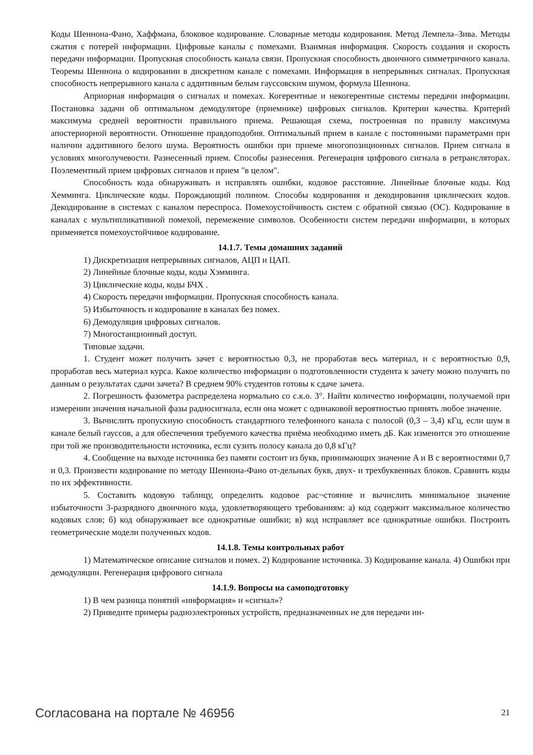Коды Шеннона-Фано, Хаффмана, блоковое кодирование. Словарные методы кодирования. Метод Лемпела–Зива. Методы сжатия с потерей информации. Цифровые каналы с помехами. Взаимная информация. Скорость создания и скорость передачи информации. Пропускная способность канала связи. Пропускная способность двоичного симметричного канала. Теоремы Шеннона о кодировании в дискретном канале с помехами. Информация в непрерывных сигналах. Пропускная способность непрерывного канала с аддитивным белым гауссовским шумом, формула Шеннона.
Априорная информация о сигналах и помехах. Когерентные и некогерентные системы передачи информации. Постановка задачи об оптимальном демодуляторе (приемнике) цифровых сигналов. Критерии качества. Критерий максимума средней вероятности правильного приема. Решающая схема, построенная по правилу максимума апостериорной вероятности. Отношение правдоподобия. Оптимальный прием в канале с постоянными параметрами при наличии аддитивного белого шума. Вероятность ошибки при приеме многопозиционных сигналов. Прием сигнала в условиях многолучевости. Разнесенный прием. Способы разнесения. Регенерация цифрового сигнала в ретрансляторах. Поэлементный прием цифровых сигналов и прием "в целом".
Способность кода обнаруживать и исправлять ошибки, кодовое расстояние. Линейные блочные коды. Код Хемминга. Циклические коды. Порождающий полином. Способы кодирования и декодирования циклических кодов. Декодирование в системах с каналом переспроса. Помехоустойчивость систем с обратной связью (ОС). Кодирование в каналах с мультипликативной помехой, перемежение символов. Особенности систем передачи информации, в которых применяется помехоустойчивое кодирование.
14.1.7. Темы домашних заданий
1) Дискретизация непрерывных сигналов, АЦП и ЦАП.
2) Линейные блочные коды, коды Хэмминга.
3) Циклические коды, коды БЧХ .
4) Скорость передачи информации. Пропускная способность канала.
5) Избыточность и кодирование в каналах без помех.
6) Демодуляция цифровых сигналов.
7) Многостанционный доступ.
Типовые задачи.
1. Студент может получить зачет с вероятностью 0,3, не проработав весь материал, и с вероятностью 0,9, проработав весь материал курса. Какое количество информации о подготовленности студента к зачету можно получить по данным о результатах сдачи зачета? В среднем 90% студентов готовы к сдаче зачета.
2. Погрешность фазометра распределена нормально со с.к.о. 3°. Найти количество информации, получаемой при измерении значения начальной фазы радиосигнала, если она может с одинаковой вероятностью принять любое значение.
3. Вычислить пропускную способность стандартного телефонного канала с полосой (0,3 – 3,4) кГц, если шум в канале белый гауссов, а для обеспечения требуемого качества приёма необходимо иметь дБ. Как изменится это отношение при той же производительности источника, если сузить полосу канала до 0,8 кГц?
4. Сообщение на выходе источника без памяти состоит из букв, принимающих значение A и B с вероятностями 0,7 и 0,3. Произвести кодирование по методу Шеннона-Фано от-дельных букв, двух- и трехбуквенных блоков. Сравнить коды по их эффективности.
5. Составить кодовую таблицу, определить кодовое рас¬стояние и вычислить минимальное значение избыточности 3-разрядного двоичного кода, удовлетворяющего требованиям: а) код содержит максимальное количество кодовых слов; б) код обнаруживает все однократные ошибки; в) код исправляет все однократные ошибки. Построить геометрические модели полученных кодов.
14.1.8. Темы контрольных работ
1) Математическое описание сигналов и помех. 2) Кодирование источника. 3) Кодирование канала. 4) Ошибки при демодуляции. Регенерация цифрового сигнала
14.1.9. Вопросы на самоподготовку
1) В чем разница понятий «информация» и «сигнал»?
2) Приведите примеры радиоэлектронных устройств, предназначенных не для передачи ин-
Согласована на портале № 46956 21